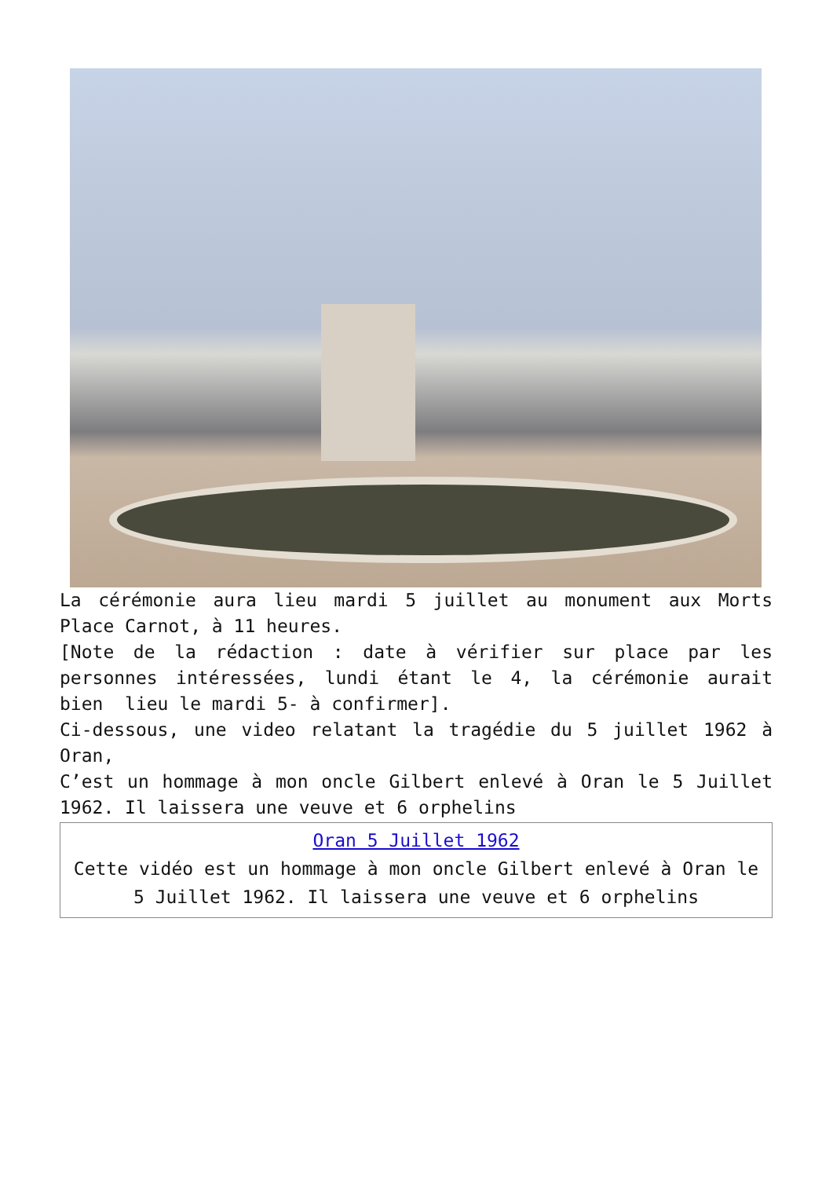La cérémonie aura lieu mardi 5 juillet au monument aux Morts Place Carnot, à 11 heures.
[Note de la rédaction : date à vérifier sur place par les personnes intéressées, lundi étant le 4, la cérémonie aurait bien lieu le mardi 5- à confirmer].
Ci-dessous, une video relatant la tragédie du 5 juillet 1962 à Oran,
C’est un hommage à mon oncle Gilbert enlevé à Oran le 5 Juillet 1962. Il laissera une veuve et 6 orphelins
Oran 5 Juillet 1962
Cette vidéo est un hommage à mon oncle Gilbert enlevé à Oran le 5 Juillet 1962. Il laissera une veuve et 6 orphelins